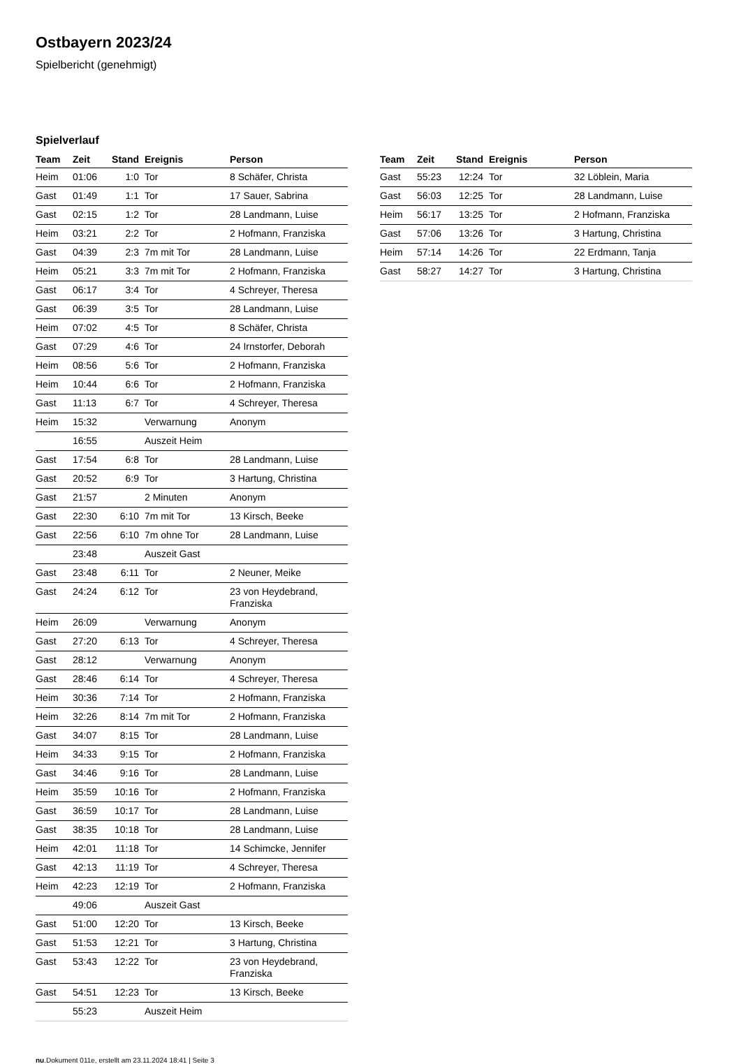Ostbayern 2023/24
Spielbericht (genehmigt)
Spielverlauf
| Team | Zeit | Stand | Ereignis | Person |
| --- | --- | --- | --- | --- |
| Heim | 01:06 | 1:0 | Tor | 8 Schäfer, Christa |
| Gast | 01:49 | 1:1 | Tor | 17 Sauer, Sabrina |
| Gast | 02:15 | 1:2 | Tor | 28 Landmann, Luise |
| Heim | 03:21 | 2:2 | Tor | 2 Hofmann, Franziska |
| Gast | 04:39 | 2:3 | 7m mit Tor | 28 Landmann, Luise |
| Heim | 05:21 | 3:3 | 7m mit Tor | 2 Hofmann, Franziska |
| Gast | 06:17 | 3:4 | Tor | 4 Schreyer, Theresa |
| Gast | 06:39 | 3:5 | Tor | 28 Landmann, Luise |
| Heim | 07:02 | 4:5 | Tor | 8 Schäfer, Christa |
| Gast | 07:29 | 4:6 | Tor | 24 Irnstorfer, Deborah |
| Heim | 08:56 | 5:6 | Tor | 2 Hofmann, Franziska |
| Heim | 10:44 | 6:6 | Tor | 2 Hofmann, Franziska |
| Gast | 11:13 | 6:7 | Tor | 4 Schreyer, Theresa |
| Heim | 15:32 | | Verwarnung | Anonym |
| | 16:55 | | Auszeit Heim | |
| Gast | 17:54 | 6:8 | Tor | 28 Landmann, Luise |
| Gast | 20:52 | 6:9 | Tor | 3 Hartung, Christina |
| Gast | 21:57 | | 2 Minuten | Anonym |
| Gast | 22:30 | 6:10 | 7m mit Tor | 13 Kirsch, Beeke |
| Gast | 22:56 | 6:10 | 7m ohne Tor | 28 Landmann, Luise |
| | 23:48 | | Auszeit Gast | |
| Gast | 23:48 | 6:11 | Tor | 2 Neuner, Meike |
| Gast | 24:24 | 6:12 | Tor | 23 von Heydebrand, Franziska |
| Heim | 26:09 | | Verwarnung | Anonym |
| Gast | 27:20 | 6:13 | Tor | 4 Schreyer, Theresa |
| Gast | 28:12 | | Verwarnung | Anonym |
| Gast | 28:46 | 6:14 | Tor | 4 Schreyer, Theresa |
| Heim | 30:36 | 7:14 | Tor | 2 Hofmann, Franziska |
| Heim | 32:26 | 8:14 | 7m mit Tor | 2 Hofmann, Franziska |
| Gast | 34:07 | 8:15 | Tor | 28 Landmann, Luise |
| Heim | 34:33 | 9:15 | Tor | 2 Hofmann, Franziska |
| Gast | 34:46 | 9:16 | Tor | 28 Landmann, Luise |
| Heim | 35:59 | 10:16 | Tor | 2 Hofmann, Franziska |
| Gast | 36:59 | 10:17 | Tor | 28 Landmann, Luise |
| Gast | 38:35 | 10:18 | Tor | 28 Landmann, Luise |
| Heim | 42:01 | 11:18 | Tor | 14 Schimcke, Jennifer |
| Gast | 42:13 | 11:19 | Tor | 4 Schreyer, Theresa |
| Heim | 42:23 | 12:19 | Tor | 2 Hofmann, Franziska |
| | 49:06 | | Auszeit Gast | |
| Gast | 51:00 | 12:20 | Tor | 13 Kirsch, Beeke |
| Gast | 51:53 | 12:21 | Tor | 3 Hartung, Christina |
| Gast | 53:43 | 12:22 | Tor | 23 von Heydebrand, Franziska |
| Gast | 54:51 | 12:23 | Tor | 13 Kirsch, Beeke |
| | 55:23 | | Auszeit Heim | |
| Team | Zeit | Stand | Ereignis | Person |
| --- | --- | --- | --- | --- |
| Gast | 55:23 | 12:24 | Tor | 32 Löblein, Maria |
| Gast | 56:03 | 12:25 | Tor | 28 Landmann, Luise |
| Heim | 56:17 | 13:25 | Tor | 2 Hofmann, Franziska |
| Gast | 57:06 | 13:26 | Tor | 3 Hartung, Christina |
| Heim | 57:14 | 14:26 | Tor | 22 Erdmann, Tanja |
| Gast | 58:27 | 14:27 | Tor | 3 Hartung, Christina |
nu.Dokument 011e, erstellt am 23.11.2024 18:41 | Seite 3